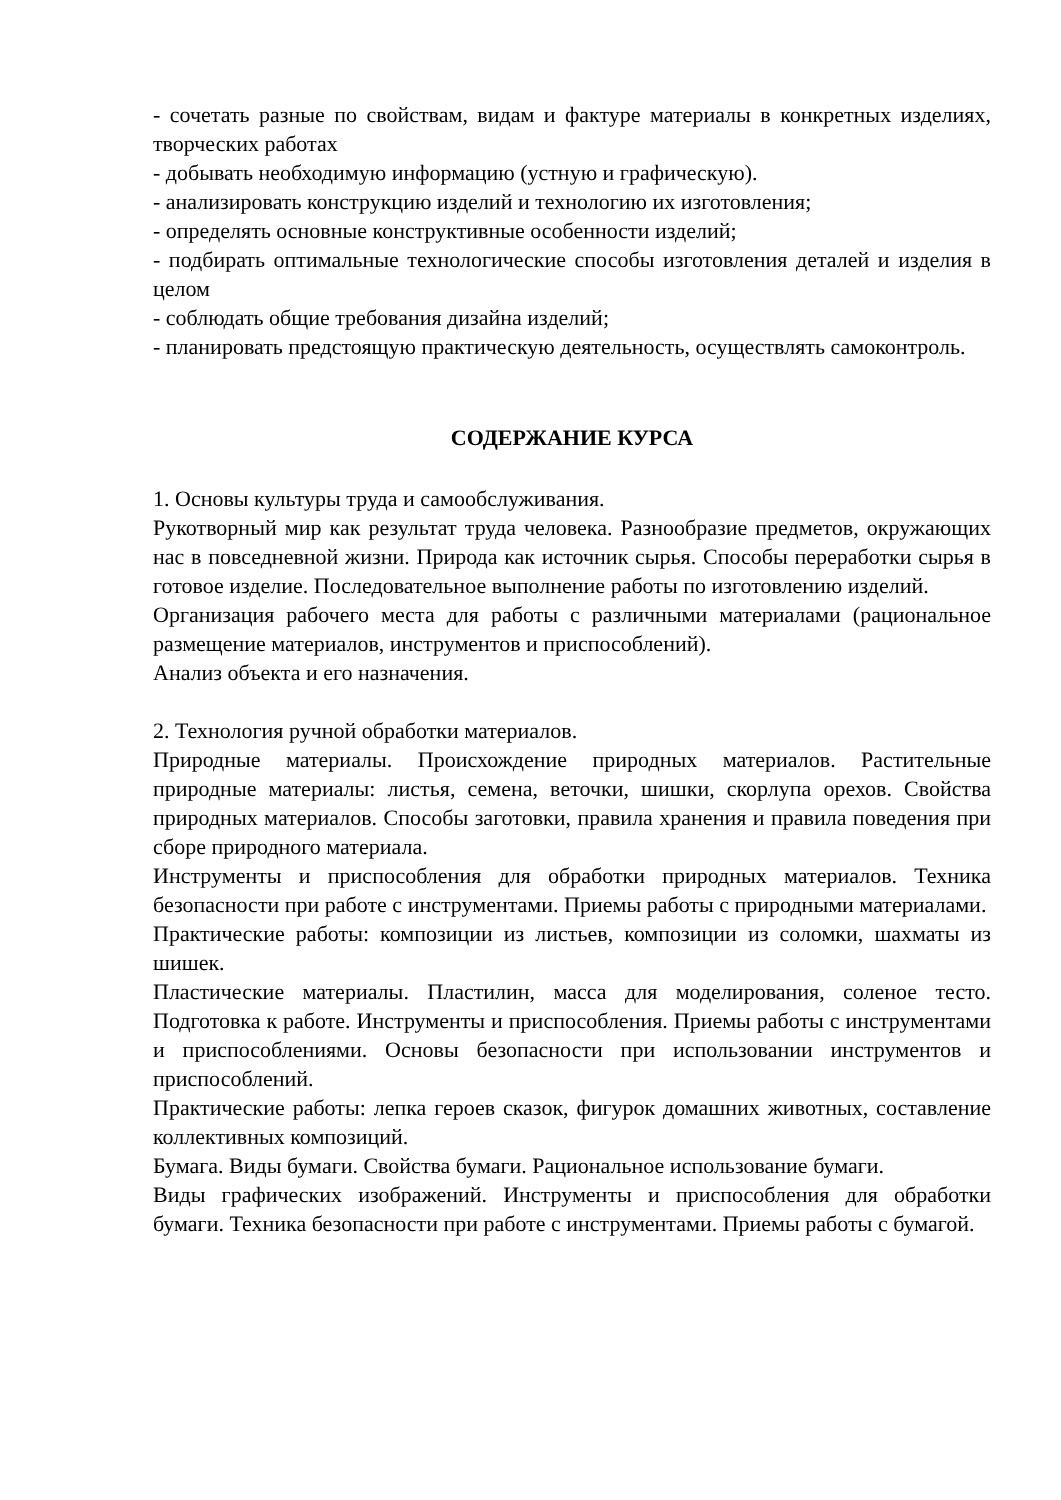- сочетать разные по свойствам, видам и фактуре материалы в конкретных изделиях, творческих работах
- добывать необходимую информацию (устную и графическую).
- анализировать конструкцию изделий и технологию их изготовления;
- определять основные конструктивные особенности изделий;
- подбирать оптимальные технологические способы изготовления деталей и изделия в целом
- соблюдать общие требования дизайна изделий;
- планировать предстоящую практическую деятельность, осуществлять самоконтроль.
СОДЕРЖАНИЕ КУРСА
1. Основы культуры труда и самообслуживания.
Рукотворный мир как результат труда человека. Разнообразие предметов, окружающих нас в повседневной жизни. Природа как источник сырья. Способы переработки сырья в готовое изделие. Последовательное выполнение работы по изготовлению изделий.
Организация рабочего места для работы с различными материалами (рациональное размещение материалов, инструментов и приспособлений).
Анализ объекта и его назначения.
2. Технология ручной обработки материалов.
Природные материалы. Происхождение природных материалов. Растительные природные материалы: листья, семена, веточки, шишки, скорлупа орехов. Свойства природных материалов. Способы заготовки, правила хранения и правила поведения при сборе природного материала.
Инструменты и приспособления для обработки природных материалов. Техника безопасности при работе с инструментами. Приемы работы с природными материалами.
Практические работы: композиции из листьев, композиции из соломки, шахматы из шишек.
Пластические материалы. Пластилин, масса для моделирования, соленое тесто. Подготовка к работе. Инструменты и приспособления. Приемы работы с инструментами и приспособлениями. Основы безопасности при использовании инструментов и приспособлений.
Практические работы: лепка героев сказок, фигурок домашних животных, составление коллективных композиций.
Бумага. Виды бумаги. Свойства бумаги. Рациональное использование бумаги.
Виды графических изображений. Инструменты и приспособления для обработки бумаги. Техника безопасности при работе с инструментами. Приемы работы с бумагой.